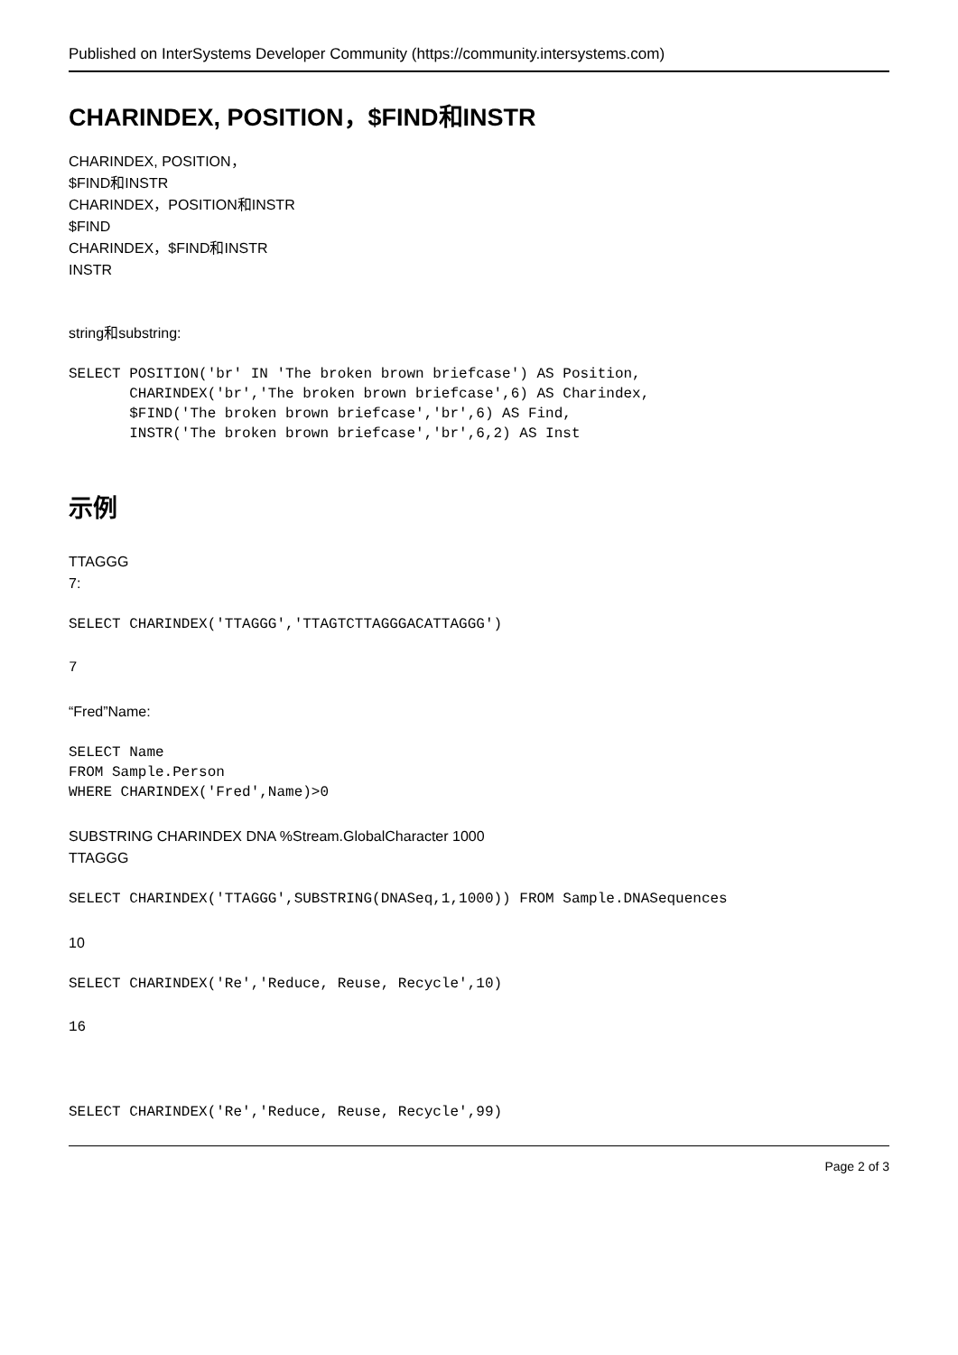Published on InterSystems Developer Community (https://community.intersystems.com)
CHARINDEX, POSITION，$FIND和INSTR
CHARINDEX, POSITION，
$FIND和INSTR
CHARINDEX，POSITION和INSTR
$FIND
CHARINDEX，$FIND和INSTR
INSTR
string和substring:
SELECT POSITION('br' IN 'The broken brown briefcase') AS Position,
       CHARINDEX('br','The broken brown briefcase',6) AS Charindex,
       $FIND('The broken brown briefcase','br',6) AS Find,
       INSTR('The broken brown briefcase','br',6,2) AS Inst
示例
TTAGGG
7:
SELECT CHARINDEX('TTAGGG','TTAGTCTTAGGGACATTAGGG')
7
“Fred”Name:
SELECT Name
FROM Sample.Person
WHERE CHARINDEX('Fred',Name)>0
SUBSTRING CHARINDEX DNA %Stream.GlobalCharacter 1000
TTAGGG
SELECT CHARINDEX('TTAGGG',SUBSTRING(DNASeq,1,1000)) FROM Sample.DNASequences
10
SELECT CHARINDEX('Re','Reduce, Reuse, Recycle',10)
16
SELECT CHARINDEX('Re','Reduce, Reuse, Recycle',99)
Page 2 of 3